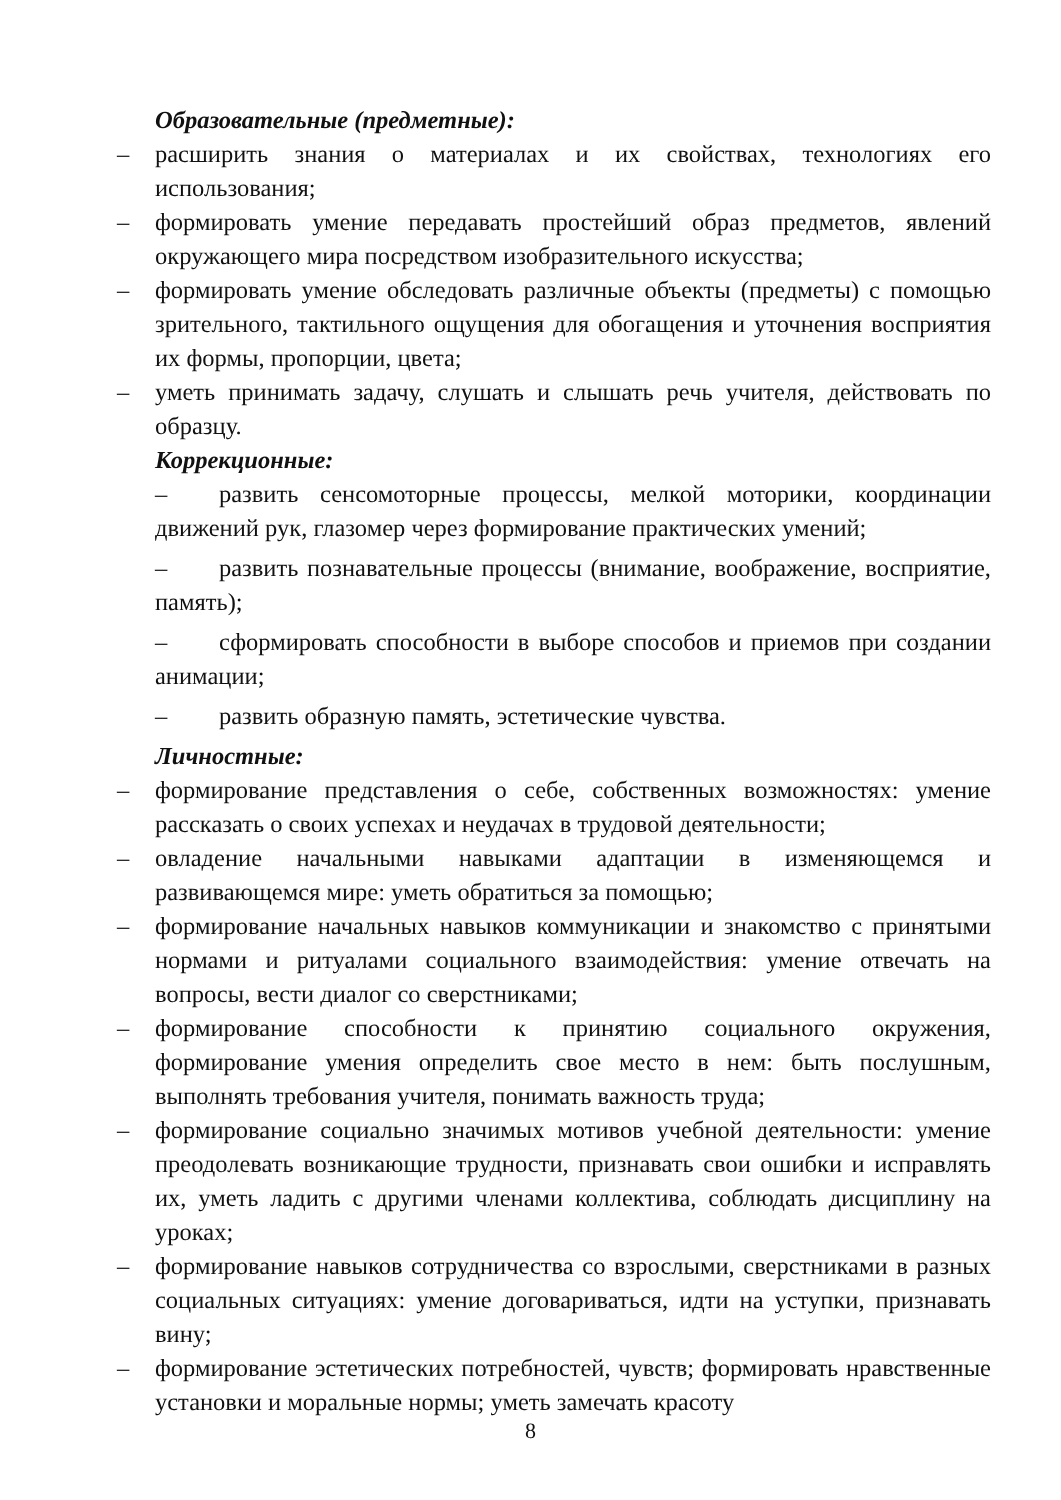Образовательные (предметные):
– расширить знания о материалах и их свойствах, технологиях его использования;
– формировать умение передавать простейший образ предметов, явлений окружающего мира посредством изобразительного искусства;
– формировать умение обследовать различные объекты (предметы) с помощью зрительного, тактильного ощущения для обогащения и уточнения восприятия их формы, пропорции, цвета;
– уметь принимать задачу, слушать и слышать речь учителя, действовать по образцу.
Коррекционные:
– развить сенсомоторные процессы, мелкой моторики, координации движений рук, глазомер через формирование практических умений;
– развить познавательные процессы (внимание, воображение, восприятие, память);
– сформировать способности в выборе способов и приемов при создании анимации;
– развить образную память, эстетические чувства.
Личностные:
– формирование представления о себе, собственных возможностях: умение рассказать о своих успехах и неудачах в трудовой деятельности;
– овладение начальными навыками адаптации в изменяющемся и развивающемся мире: уметь обратиться за помощью;
– формирование начальных навыков коммуникации и знакомство с принятыми нормами и ритуалами социального взаимодействия: умение отвечать на вопросы, вести диалог со сверстниками;
– формирование способности к принятию социального окружения, формирование умения определить свое место в нем: быть послушным, выполнять требования учителя, понимать важность труда;
– формирование социально значимых мотивов учебной деятельности: умение преодолевать возникающие трудности, признавать свои ошибки и исправлять их, уметь ладить с другими членами коллектива, соблюдать дисциплину на уроках;
– формирование навыков сотрудничества со взрослыми, сверстниками в разных социальных ситуациях: умение договариваться, идти на уступки, признавать вину;
– формирование эстетических потребностей, чувств; формировать нравственные установки и моральные нормы; уметь замечать красоту
8